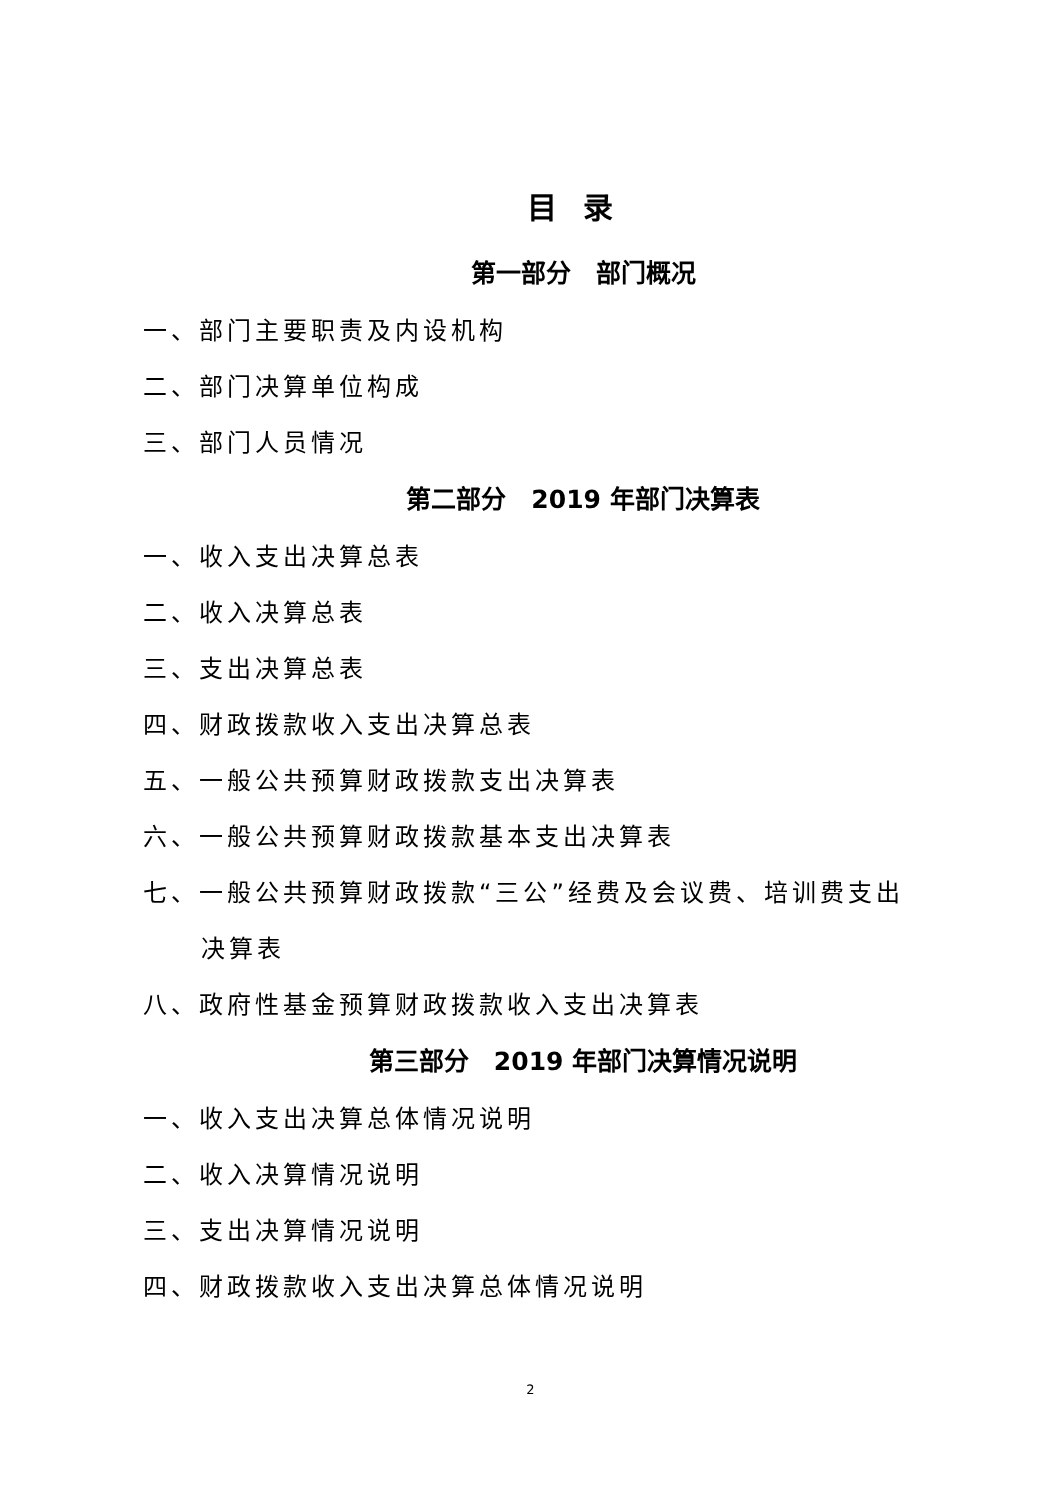目录
第一部分　部门概况
一、部门主要职责及内设机构
二、部门决算单位构成
三、部门人员情况
第二部分　2019 年部门决算表
一、收入支出决算总表
二、收入决算总表
三、支出决算总表
四、财政拨款收入支出决算总表
五、一般公共预算财政拨款支出决算表
六、一般公共预算财政拨款基本支出决算表
七、一般公共预算财政拨款“三公”经费及会议费、培训费支出
决算表
八、政府性基金预算财政拨款收入支出决算表
第三部分　2019 年部门决算情况说明
一、收入支出决算总体情况说明
二、收入决算情况说明
三、支出决算情况说明
四、财政拨款收入支出决算总体情况说明
2